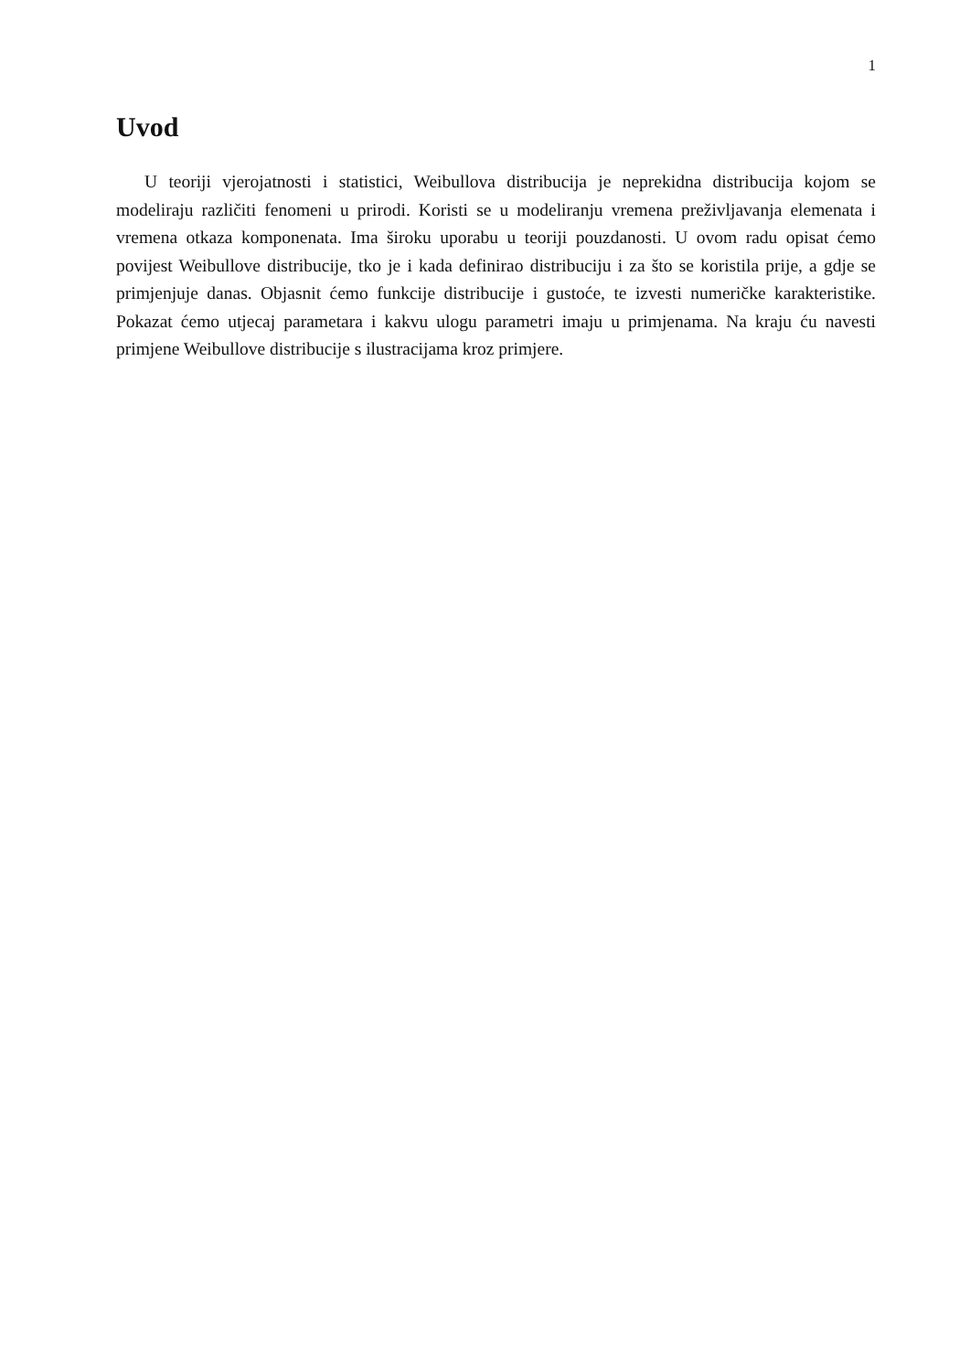1
Uvod
U teoriji vjerojatnosti i statistici, Weibullova distribucija je neprekidna distribucija kojom se modeliraju različiti fenomeni u prirodi. Koristi se u modeliranju vremena preživljavanja elemenata i vremena otkaza komponenata. Ima široku uporabu u teoriji pouzdanosti. U ovom radu opisat ćemo povijest Weibullove distribucije, tko je i kada definirao distribuciju i za što se koristila prije, a gdje se primjenjuje danas. Objasnit ćemo funkcije distribucije i gustoće, te izvesti numeričke karakteristike. Pokazat ćemo utjecaj parametara i kakvu ulogu parametri imaju u primjenama. Na kraju ću navesti primjene Weibullove distribucije s ilustracijama kroz primjere.